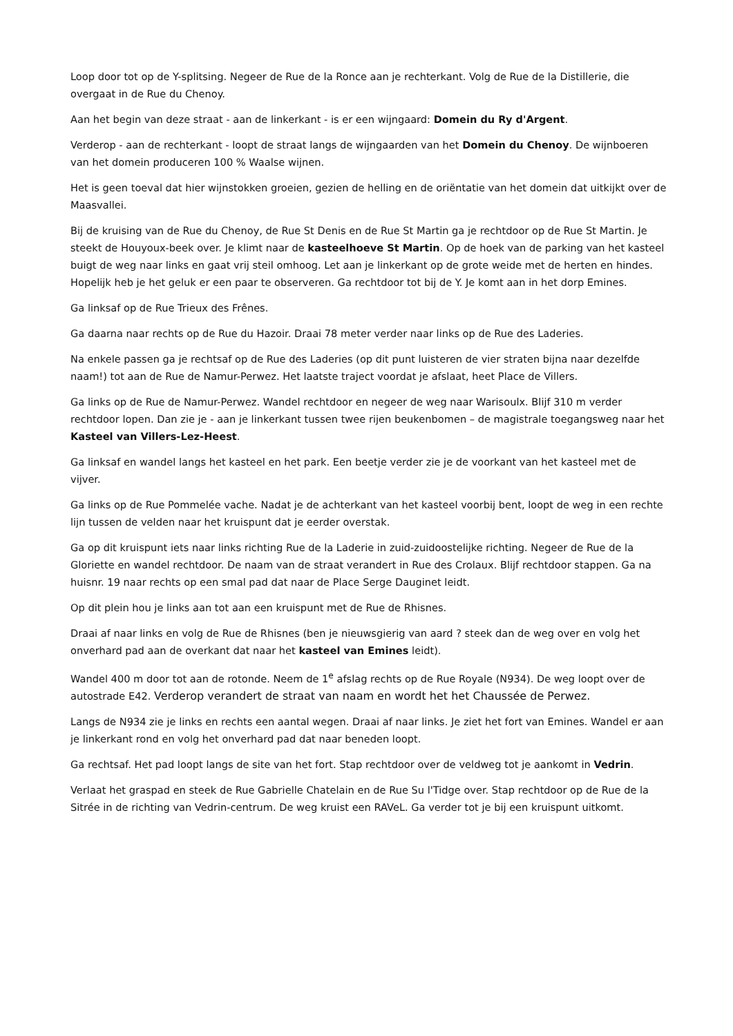Loop door tot op de Y-splitsing. Negeer de Rue de la Ronce aan je rechterkant. Volg de Rue de la Distillerie, die overgaat in de Rue du Chenoy.
Aan het begin van deze straat - aan de linkerkant - is er een wijngaard: Domein du Ry d'Argent.
Verderop - aan de rechterkant - loopt de straat langs de wijngaarden van het Domein du Chenoy. De wijnboeren van het domein produceren 100 % Waalse wijnen.
Het is geen toeval dat hier wijnstokken groeien, gezien de helling en de oriëntatie van het domein dat uitkijkt over de Maasvallei.
Bij de kruising van de Rue du Chenoy, de Rue St Denis en de Rue St Martin ga je rechtdoor op de Rue St Martin. Je steekt de Houyoux-beek over. Je klimt naar de kasteelhoeve St Martin. Op de hoek van de parking van het kasteel buigt de weg naar links en gaat vrij steil omhoog. Let aan je linkerkant op de grote weide met de herten en hindes. Hopelijk heb je het geluk er een paar te observeren. Ga rechtdoor tot bij de Y. Je komt aan in het dorp Emines.
Ga linksaf op de Rue Trieux des Frênes.
Ga daarna naar rechts op de Rue du Hazoir. Draai 78 meter verder naar links op de Rue des Laderies.
Na enkele passen ga je rechtsaf op de Rue des Laderies (op dit punt luisteren de vier straten bijna naar dezelfde naam!) tot aan de Rue de Namur-Perwez. Het laatste traject voordat je afslaat, heet Place de Villers.
Ga links op de Rue de Namur-Perwez. Wandel rechtdoor en negeer de weg naar Warisoulx. Blijf 310 m verder rechtdoor lopen. Dan zie je - aan je linkerkant tussen twee rijen beukenbomen – de magistrale toegangsweg naar het Kasteel van Villers-Lez-Heest.
Ga linksaf en wandel langs het kasteel en het park. Een beetje verder zie je de voorkant van het kasteel met de vijver.
Ga links op de Rue Pommelée vache. Nadat je de achterkant van het kasteel voorbij bent, loopt de weg in een rechte lijn tussen de velden naar het kruispunt dat je eerder overstak.
Ga op dit kruispunt iets naar links richting Rue de la Laderie in zuid-zuidoostelijke richting. Negeer de Rue de la Gloriette en wandel rechtdoor. De naam van de straat verandert in Rue des Crolaux. Blijf rechtdoor stappen. Ga na huisnr. 19 naar rechts op een smal pad dat naar de Place Serge Dauginet leidt.
Op dit plein hou je links aan tot aan een kruispunt met de Rue de Rhisnes.
Draai af naar links en volg de Rue de Rhisnes (ben je nieuwsgierig van aard ? steek dan de weg over en volg het onverhard pad aan de overkant dat naar het kasteel van Emines leidt).
Wandel 400 m door tot aan de rotonde. Neem de 1<sup>e</sup> afslag rechts op de Rue Royale (N934). De weg loopt over de autostrade E42. Verderop verandert de straat van naam en wordt het het Chaussée de Perwez.
Langs de N934 zie je links en rechts een aantal wegen. Draai af naar links. Je ziet het fort van Emines. Wandel er aan je linkerkant rond en volg het onverhard pad dat naar beneden loopt.
Ga rechtsaf. Het pad loopt langs de site van het fort. Stap rechtdoor over de veldweg tot je aankomt in Vedrin.
Verlaat het graspad en steek de Rue Gabrielle Chatelain en de Rue Su l'Tidge over. Stap rechtdoor op de Rue de la Sitrée in de richting van Vedrin-centrum. De weg kruist een RAVeL. Ga verder tot je bij een kruispunt uitkomt.